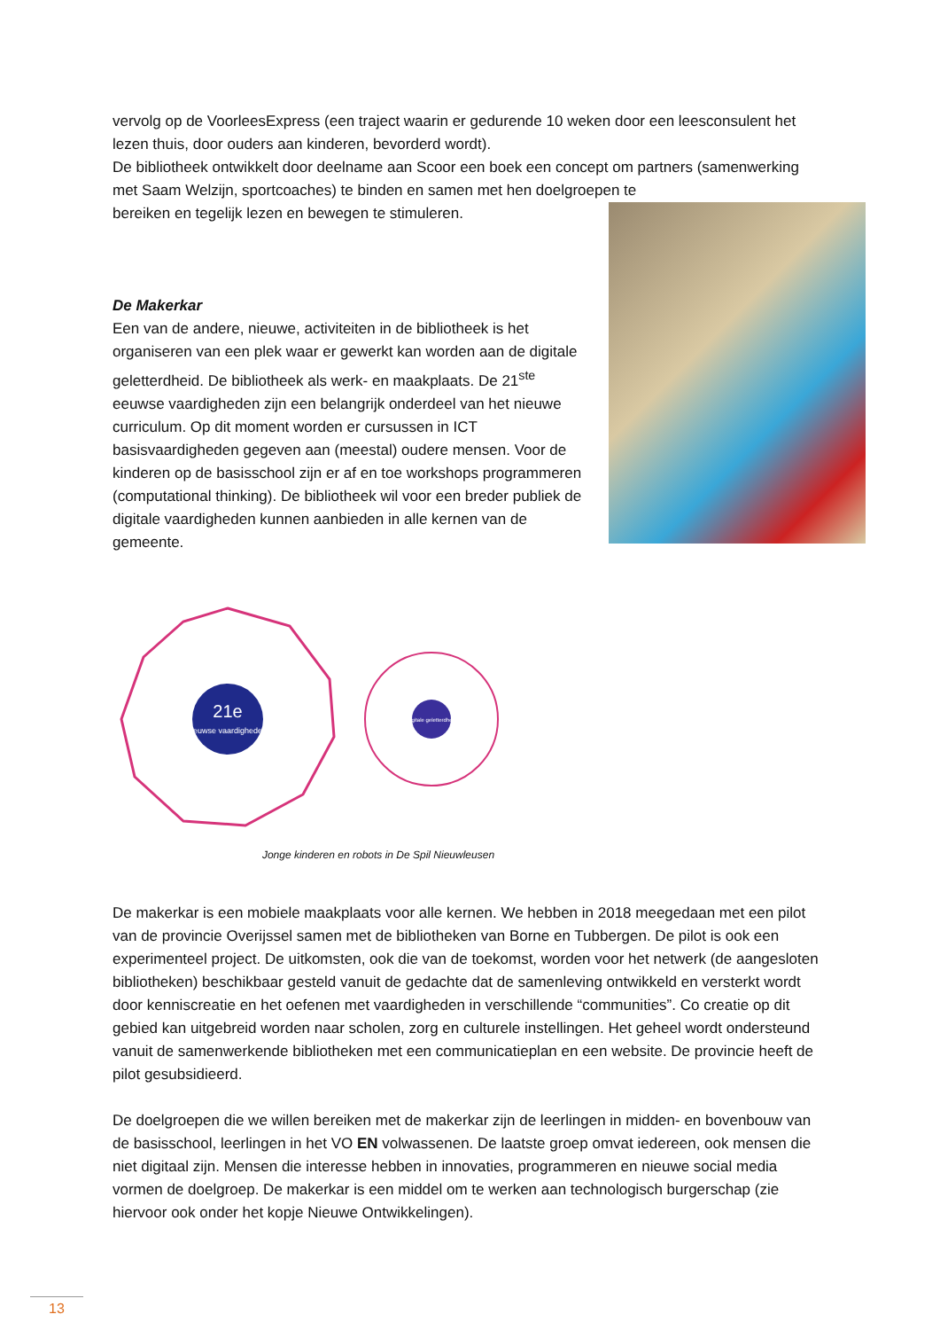vervolg op de VoorleesExpress (een traject waarin er gedurende 10 weken door een leesconsulent het lezen thuis, door ouders aan kinderen, bevorderd wordt).
De bibliotheek ontwikkelt door deelname aan Scoor een boek een concept om partners (samenwerking met Saam Welzijn, sportcoaches) te binden en samen met hen doelgroepen te
bereiken en tegelijk lezen en bewegen te stimuleren.
De Makerkar
Een van de andere, nieuwe, activiteiten in de bibliotheek is het organiseren van een plek waar er gewerkt kan worden aan de digitale geletterdheid. De bibliotheek als werk- en maakplaats. De 21<sup>ste</sup> eeuwse vaardigheden zijn een belangrijk onderdeel van het nieuwe curriculum. Op dit moment worden er cursussen in ICT basisvaardigheden gegeven aan (meestal) oudere mensen. Voor de kinderen op de basisschool zijn er af en toe workshops programmeren (computational thinking). De bibliotheek wil voor een breder publiek de digitale vaardigheden kunnen aanbieden in alle kernen van de gemeente.
21e
eeuwse vaardigheden
Digitale geletterdheid
Jonge kinderen en robots in De Spil Nieuwleusen
De makerkar is een mobiele maakplaats voor alle kernen. We hebben in 2018 meegedaan met een pilot van de provincie Overijssel samen met de bibliotheken van Borne en Tubbergen. De pilot is ook een experimenteel project. De uitkomsten, ook die van de toekomst, worden voor het netwerk (de aangesloten bibliotheken) beschikbaar gesteld vanuit de gedachte dat de samenleving ontwikkeld en versterkt wordt door kenniscreatie en het oefenen met vaardigheden in verschillende “communities”. Co creatie op dit gebied kan uitgebreid worden naar scholen, zorg en culturele instellingen. Het geheel wordt ondersteund vanuit de samenwerkende bibliotheken met een communicatieplan en een website. De provincie heeft de pilot gesubsidieerd.
De doelgroepen die we willen bereiken met de makerkar zijn de leerlingen in midden- en bovenbouw van de basisschool, leerlingen in het VO EN volwassenen. De laatste groep omvat iedereen, ook mensen die niet digitaal zijn. Mensen die interesse hebben in innovaties, programmeren en nieuwe social media vormen de doelgroep. De makerkar is een middel om te werken aan technologisch burgerschap (zie hiervoor ook onder het kopje Nieuwe Ontwikkelingen).
13